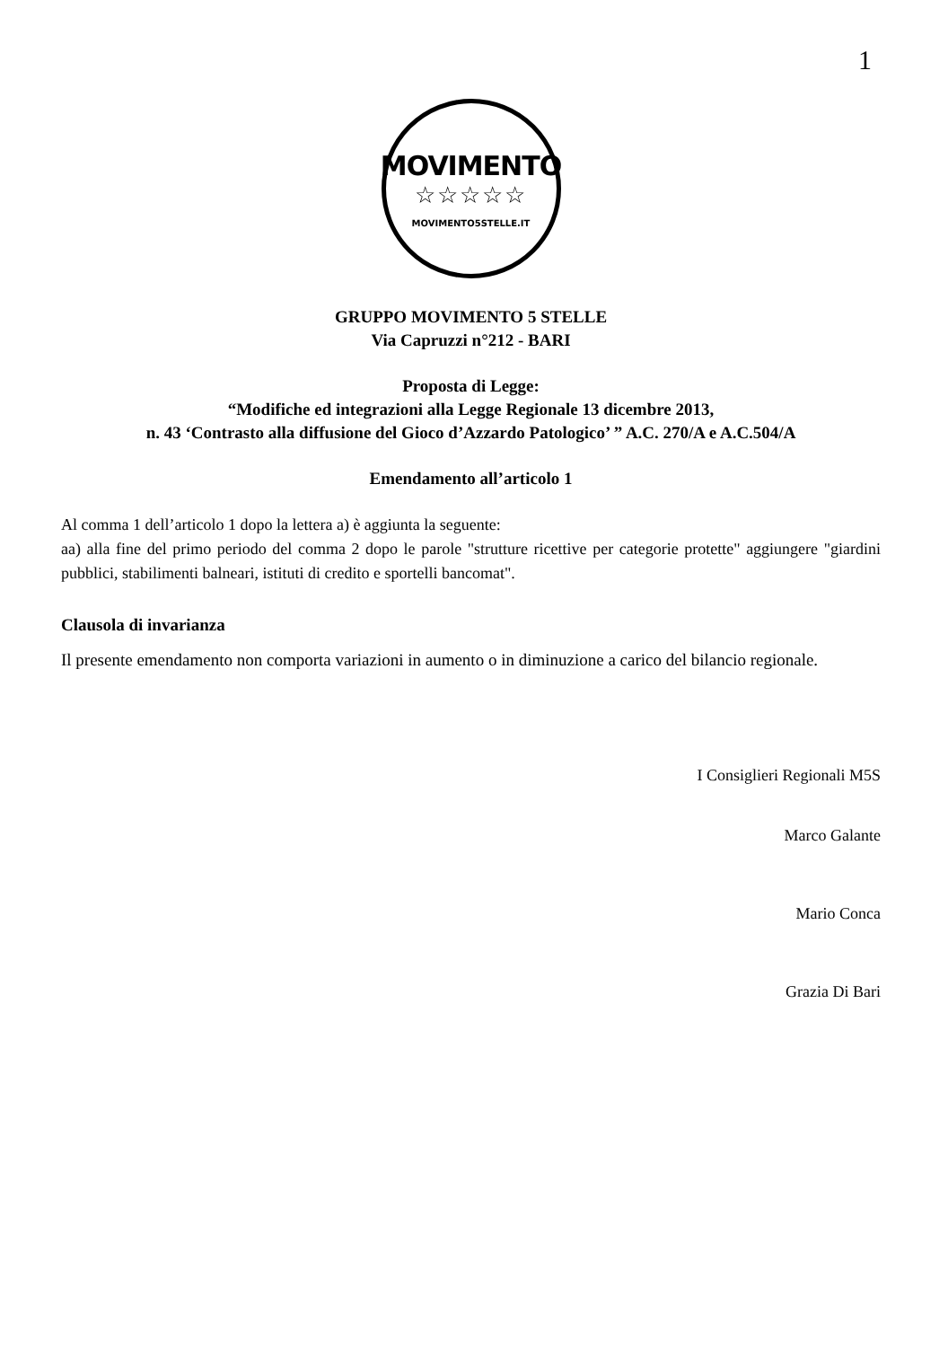1
MOVIMENTO
☆☆☆☆☆
MOVIMENTO5STELLE.IT
GRUPPO MOVIMENTO 5 STELLE
Via Capruzzi n°212 - BARI
Proposta di Legge:
“Modifiche ed integrazioni alla Legge Regionale 13 dicembre 2013,
n. 43 ‘Contrasto alla diffusione del Gioco d’Azzardo Patologico’ ” A.C. 270/A e A.C.504/A
Emendamento all’articolo 1
Al comma 1 dell’articolo 1 dopo la lettera a) è aggiunta la seguente:
aa) alla fine del primo periodo del comma 2 dopo le parole "strutture ricettive per categorie protette" aggiungere "giardini pubblici, stabilimenti balneari, istituti di credito e sportelli bancomat".
Clausola di invarianza
Il presente emendamento non comporta variazioni in aumento o in diminuzione a carico del bilancio regionale.
I Consiglieri Regionali M5S
Marco Galante
Mario Conca
Grazia Di Bari